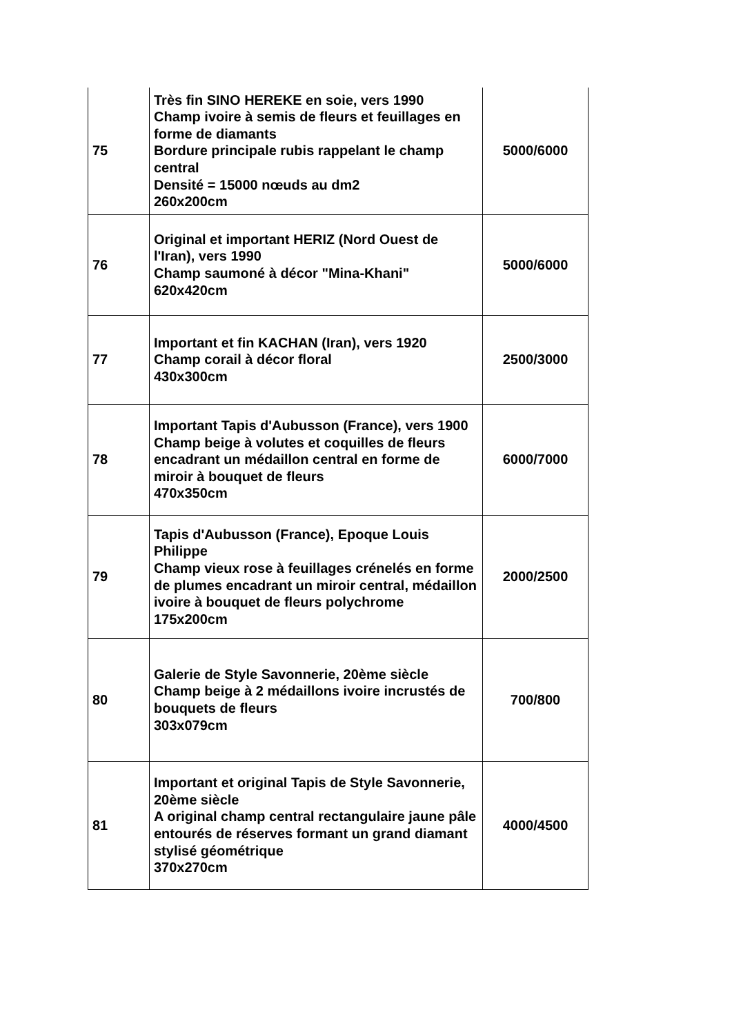| 75 | Très fin SINO HEREKE en soie, vers 1990 Champ ivoire à semis de fleurs et feuillages en forme de diamants Bordure principale rubis rappelant le champ central Densité = 15000 nœuds au dm2 260x200cm | 5000/6000 |
| 76 | Original et important HERIZ (Nord Ouest de l'Iran), vers 1990 Champ saumoné à décor "Mina-Khani" 620x420cm | 5000/6000 |
| 77 | Important et fin KACHAN (Iran), vers 1920 Champ corail à décor floral 430x300cm | 2500/3000 |
| 78 | Important Tapis d'Aubusson (France), vers 1900 Champ beige à volutes et coquilles de fleurs encadrant un médaillon central en forme de miroir à bouquet de fleurs 470x350cm | 6000/7000 |
| 79 | Tapis d'Aubusson (France), Epoque Louis Philippe Champ vieux rose à feuillages crénelés en forme de plumes encadrant un miroir central, médaillon ivoire à bouquet de fleurs polychrome 175x200cm | 2000/2500 |
| 80 | Galerie de Style Savonnerie, 20ème siècle Champ beige à 2 médaillons ivoire incrustés de bouquets de fleurs 303x079cm | 700/800 |
| 81 | Important et original Tapis de Style Savonnerie, 20ème siècle A original champ central rectangulaire jaune pâle entourés de réserves formant un grand diamant stylisé géométrique 370x270cm | 4000/4500 |